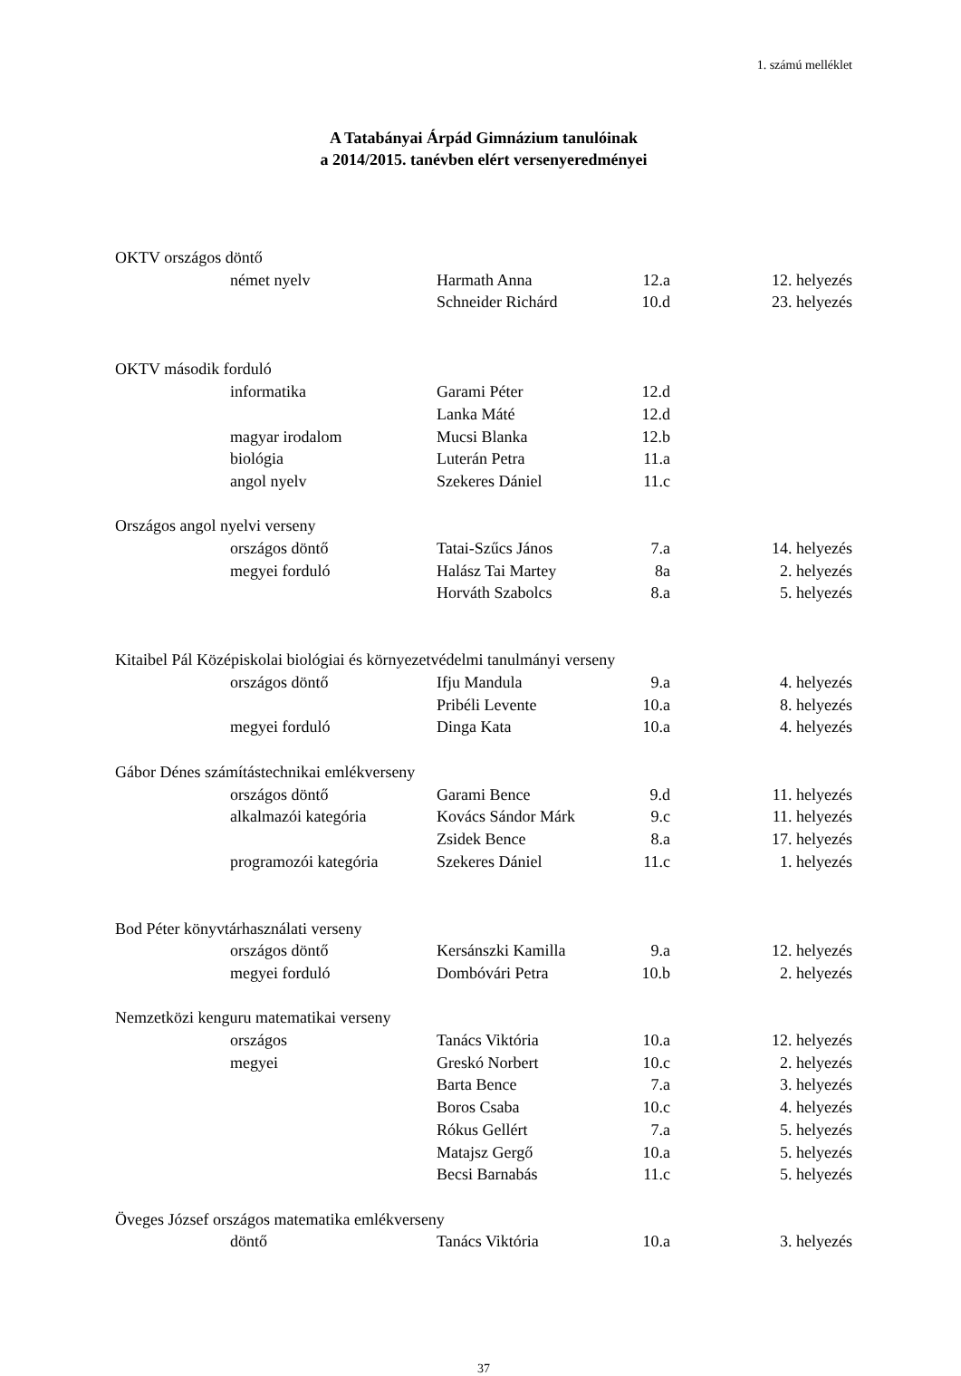1. számú melléklet
A Tatabányai Árpád Gimnázium tanulóinak
a 2014/2015. tanévben elért versenyeredményei
| OKTV országos döntő | | | | |
| | német nyelv | Harmath Anna | 12.a | 12. helyezés |
| | | Schneider Richárd | 10.d | 23. helyezés |
| OKTV második forduló | | | | |
| | informatika | Garami Péter | 12.d | |
| | | Lanka Máté | 12.d | |
| | magyar irodalom | Mucsi Blanka | 12.b | |
| | biológia | Luterán Petra | 11.a | |
| | angol nyelv | Szekeres Dániel | 11.c | |
| Országos angol nyelvi verseny | | | | |
| | országos döntő | Tatai-Szűcs János | 7.a | 14. helyezés |
| | megyei forduló | Halász Tai Martey | 8a | 2. helyezés |
| | | Horváth Szabolcs | 8.a | 5. helyezés |
| Kitaibel Pál Középiskolai biológiai és környezetvédelmi tanulmányi verseny | | | | |
| | országos döntő | Ifju Mandula | 9.a | 4. helyezés |
| | | Pribéli Levente | 10.a | 8. helyezés |
| | megyei forduló | Dinga Kata | 10.a | 4. helyezés |
| Gábor Dénes számítástechnikai emlékverseny | | | | |
| | országos döntő | Garami Bence | 9.d | 11. helyezés |
| | alkalmazói kategória | Kovács Sándor Márk | 9.c | 11. helyezés |
| | | Zsidek Bence | 8.a | 17. helyezés |
| | programozói kategória | Szekeres Dániel | 11.c | 1. helyezés |
| Bod Péter könyvtárhasználati verseny | | | | |
| | országos döntő | Kersánszki Kamilla | 9.a | 12. helyezés |
| | megyei forduló | Dombóvári Petra | 10.b | 2. helyezés |
| Nemzetközi kenguru matematikai verseny | | | | |
| | országos | Tanács Viktória | 10.a | 12. helyezés |
| | megyei | Greskó Norbert | 10.c | 2. helyezés |
| | | Barta Bence | 7.a | 3. helyezés |
| | | Boros Csaba | 10.c | 4. helyezés |
| | | Rókus Gellért | 7.a | 5. helyezés |
| | | Matajsz Gergő | 10.a | 5. helyezés |
| | | Becsi Barnabás | 11.c | 5. helyezés |
| Öveges József országos matematika emlékverseny | | | | |
| | döntő | Tanács Viktória | 10.a | 3. helyezés |
37